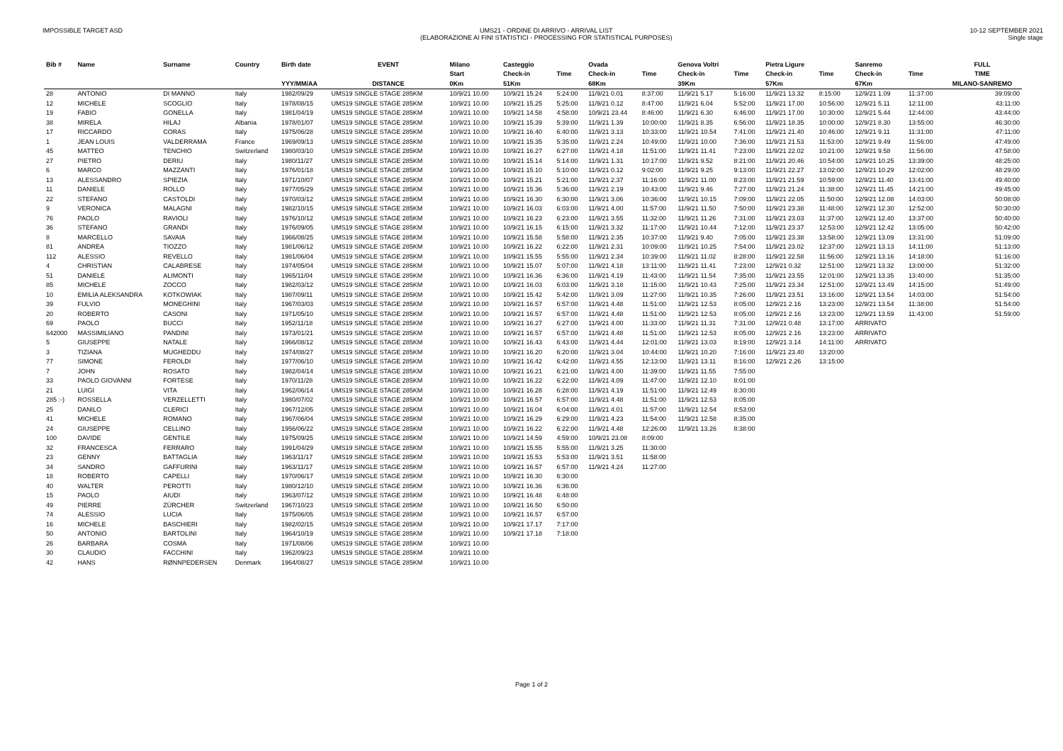IMPOSSIBLE TARGET ASD UMS21 - ORDINE DI ARRIVO - ARRIVAL LIST
(ELABORAZIONE AI FINI STATISTICI - PROCESSING FOR STATISTICAL PURPOSES)
10-12 SEPTEMBER 2021
Single stage
| Bib # | Name | Surname | Country | Birth date | EVENT | Milano | Casteggio | | Ovada | | Genova Voltri | | Pietra Ligure | | Sanremo | | FULL |
| --- | --- | --- | --- | --- | --- | --- | --- | --- | --- | --- | --- | --- | --- | --- | --- | --- | --- |
| | | | | | | Start | Check-in | Time | Check-in | Time | Check-in | Time | Check-in | Time | Check-in | Time | TIME |
| | | | | YYY/MM/AA | DISTANCE | 0Km | 51Km | | 68Km | | 39Km | | 57Km | | 67Km | | MILANO-SANREMO |
| 28 | ANTONIO | DI MANNO | Italy | 1982/09/29 | UMS19 SINGLE STAGE 285KM | 10/9/21 10.00 | 10/9/21 15.24 | 5:24:00 | 11/9/21 0.01 | 8:37:00 | 11/9/21 5.17 | 5:16:00 | 11/9/21 13.32 | 8:15:00 | 12/9/21 1.09 | 11:37:00 | 39:09:00 |
| 12 | MICHELE | SCOGLIO | Italy | 1978/08/15 | UMS19 SINGLE STAGE 285KM | 10/9/21 10.00 | 10/9/21 15.25 | 5:25:00 | 11/9/21 0.12 | 8:47:00 | 11/9/21 6.04 | 5:52:00 | 11/9/21 17.00 | 10:56:00 | 12/9/21 5.11 | 12:11:00 | 43:11:00 |
| 19 | FABIO | GONELLA | Italy | 1981/04/19 | UMS19 SINGLE STAGE 285KM | 10/9/21 10.00 | 10/9/21 14.58 | 4:58:00 | 10/9/21 23.44 | 8:46:00 | 11/9/21 6.30 | 6:46:00 | 11/9/21 17.00 | 10:30:00 | 12/9/21 5.44 | 12:44:00 | 43:44:00 |
| 38 | MIRELA | HILAJ | Albania | 1978/01/07 | UMS19 SINGLE STAGE 285KM | 10/9/21 10.00 | 10/9/21 15.39 | 5:39:00 | 11/9/21 1.39 | 10:00:00 | 11/9/21 8.35 | 6:56:00 | 11/9/21 18.35 | 10:00:00 | 12/9/21 8.30 | 13:55:00 | 46:30:00 |
| 17 | RICCARDO | CORAS | Italy | 1975/06/28 | UMS19 SINGLE STAGE 285KM | 10/9/21 10.00 | 10/9/21 16.40 | 6:40:00 | 11/9/21 3.13 | 10:33:00 | 11/9/21 10.54 | 7:41:00 | 11/9/21 21.40 | 10:46:00 | 12/9/21 9.11 | 11:31:00 | 47:11:00 |
| 1 | JEAN LOUIS | VALDERRAMA | France | 1969/09/13 | UMS19 SINGLE STAGE 285KM | 10/9/21 10.00 | 10/9/21 15.35 | 5:35:00 | 11/9/21 2.24 | 10:49:00 | 11/9/21 10.00 | 7:36:00 | 11/9/21 21.53 | 11:53:00 | 12/9/21 9.49 | 11:56:00 | 47:49:00 |
| 45 | MATTEO | TENCHIO | Switzerland | 1980/03/10 | UMS19 SINGLE STAGE 285KM | 10/9/21 10.00 | 10/9/21 16.27 | 6:27:00 | 11/9/21 4.18 | 11:51:00 | 11/9/21 11.41 | 7:23:00 | 11/9/21 22.02 | 10:21:00 | 12/9/21 9.58 | 11:56:00 | 47:58:00 |
| 27 | PIETRO | DERIU | Italy | 1980/11/27 | UMS19 SINGLE STAGE 285KM | 10/9/21 10.00 | 10/9/21 15.14 | 5:14:00 | 11/9/21 1.31 | 10:17:00 | 11/9/21 9.52 | 8:21:00 | 11/9/21 20.46 | 10:54:00 | 12/9/21 10.25 | 13:39:00 | 48:25:00 |
| 6 | MARCO | MAZZANTI | Italy | 1976/01/18 | UMS19 SINGLE STAGE 285KM | 10/9/21 10.00 | 10/9/21 15.10 | 5:10:00 | 11/9/21 0.12 | 9:02:00 | 11/9/21 9.25 | 9:13:00 | 11/9/21 22.27 | 13:02:00 | 12/9/21 10.29 | 12:02:00 | 48:29:00 |
| 13 | ALESSANDRO | SPIEZIA | Italy | 1971/10/07 | UMS19 SINGLE STAGE 285KM | 10/9/21 10.00 | 10/9/21 15.21 | 5:21:00 | 11/9/21 2.37 | 11:16:00 | 11/9/21 11.00 | 8:23:00 | 11/9/21 21.59 | 10:59:00 | 12/9/21 11.40 | 13:41:00 | 49:40:00 |
| 11 | DANIELE | ROLLO | Italy | 1977/05/29 | UMS19 SINGLE STAGE 285KM | 10/9/21 10.00 | 10/9/21 15.36 | 5:36:00 | 11/9/21 2.19 | 10:43:00 | 11/9/21 9.46 | 7:27:00 | 11/9/21 21.24 | 11:38:00 | 12/9/21 11.45 | 14:21:00 | 49:45:00 |
| 22 | STEFANO | CASTOLDI | Italy | 1970/03/12 | UMS19 SINGLE STAGE 285KM | 10/9/21 10.00 | 10/9/21 16.30 | 6:30:00 | 11/9/21 3.06 | 10:36:00 | 11/9/21 10.15 | 7:09:00 | 11/9/21 22.05 | 11:50:00 | 12/9/21 12.08 | 14:03:00 | 50:08:00 |
| 9 | VERONICA | MALAGNI | Italy | 1982/10/15 | UMS19 SINGLE STAGE 285KM | 10/9/21 10.00 | 10/9/21 16.03 | 6:03:00 | 11/9/21 4.00 | 11:57:00 | 11/9/21 11.50 | 7:50:00 | 11/9/21 23.38 | 11:48:00 | 12/9/21 12.30 | 12:52:00 | 50:30:00 |
| 76 | PAOLO | RAVIOLI | Italy | 1976/10/12 | UMS19 SINGLE STAGE 285KM | 10/9/21 10.00 | 10/9/21 16.23 | 6:23:00 | 11/9/21 3.55 | 11:32:00 | 11/9/21 11.26 | 7:31:00 | 11/9/21 23.03 | 11:37:00 | 12/9/21 12.40 | 13:37:00 | 50:40:00 |
| 36 | STEFANO | GRANDI | Italy | 1976/09/05 | UMS19 SINGLE STAGE 285KM | 10/9/21 10.00 | 10/9/21 16.15 | 6:15:00 | 11/9/21 3.32 | 11:17:00 | 11/9/21 10.44 | 7:12:00 | 11/9/21 23.37 | 12:53:00 | 12/9/21 12.42 | 13:05:00 | 50:42:00 |
| 8 | MARCELLO | SAVAIA | Italy | 1966/08/25 | UMS19 SINGLE STAGE 285KM | 10/9/21 10.00 | 10/9/21 15.58 | 5:58:00 | 11/9/21 2.35 | 10:37:00 | 11/9/21 9.40 | 7:05:00 | 11/9/21 23.38 | 13:58:00 | 12/9/21 13.09 | 13:31:00 | 51:09:00 |
| 81 | ANDREA | TIOZZO | Italy | 1981/06/12 | UMS19 SINGLE STAGE 285KM | 10/9/21 10.00 | 10/9/21 16.22 | 6:22:00 | 11/9/21 2.31 | 10:09:00 | 11/9/21 10.25 | 7:54:00 | 11/9/21 23.02 | 12:37:00 | 12/9/21 13.13 | 14:11:00 | 51:13:00 |
| 112 | ALESSIO | REVELLO | Italy | 1981/06/04 | UMS19 SINGLE STAGE 285KM | 10/9/21 10.00 | 10/9/21 15.55 | 5:55:00 | 11/9/21 2.34 | 10:39:00 | 11/9/21 11.02 | 8:28:00 | 11/9/21 22.58 | 11:56:00 | 12/9/21 13.16 | 14:18:00 | 51:16:00 |
| 4 | CHRISTIAN | CALABRESE | Italy | 1974/05/04 | UMS19 SINGLE STAGE 285KM | 10/9/21 10.00 | 10/9/21 15.07 | 5:07:00 | 11/9/21 4.18 | 13:11:00 | 11/9/21 11.41 | 7:23:00 | 12/9/21 0.32 | 12:51:00 | 12/9/21 13.32 | 13:00:00 | 51:32:00 |
| 51 | DANIELE | ALIMONTI | Italy | 1965/11/04 | UMS19 SINGLE STAGE 285KM | 10/9/21 10.00 | 10/9/21 16.36 | 6:36:00 | 11/9/21 4.19 | 11:43:00 | 11/9/21 11.54 | 7:35:00 | 11/9/21 23.55 | 12:01:00 | 12/9/21 13.35 | 13:40:00 | 51:35:00 |
| 85 | MICHELE | ZOCCO | Italy | 1982/03/12 | UMS19 SINGLE STAGE 285KM | 10/9/21 10.00 | 10/9/21 16.03 | 6:03:00 | 11/9/21 3.18 | 11:15:00 | 11/9/21 10.43 | 7:25:00 | 11/9/21 23.34 | 12:51:00 | 12/9/21 13.49 | 14:15:00 | 51:49:00 |
| 10 | EMILIA ALEKSANDRA | KOTKOWIAK | Italy | 1987/09/11 | UMS19 SINGLE STAGE 285KM | 10/9/21 10.00 | 10/9/21 15.42 | 5:42:00 | 11/9/21 3.09 | 11:27:00 | 11/9/21 10.35 | 7:26:00 | 11/9/21 23.51 | 13:16:00 | 12/9/21 13.54 | 14:03:00 | 51:54:00 |
| 39 | FULVIO | MONEGHINI | Italy | 1967/03/03 | UMS19 SINGLE STAGE 285KM | 10/9/21 10.00 | 10/9/21 16.57 | 6:57:00 | 11/9/21 4.48 | 11:51:00 | 11/9/21 12.53 | 8:05:00 | 12/9/21 2.16 | 13:23:00 | 12/9/21 13.54 | 11:38:00 | 51:54:00 |
| 20 | ROBERTO | CASONI | Italy | 1971/05/10 | UMS19 SINGLE STAGE 285KM | 10/9/21 10.00 | 10/9/21 16.57 | 6:57:00 | 11/9/21 4.48 | 11:51:00 | 11/9/21 12.53 | 8:05:00 | 12/9/21 2.16 | 13:23:00 | 12/9/21 13.59 | 11:43:00 | 51:59:00 |
| 69 | PAOLO | BUCCI | Italy | 1952/11/18 | UMS19 SINGLE STAGE 285KM | 10/9/21 10.00 | 10/9/21 16.27 | 6:27:00 | 11/9/21 4.00 | 11:33:00 | 11/9/21 11.31 | 7:31:00 | 12/9/21 0.48 | 13:17:00 | ARRIVATO | | |
| 642000 | MASSIMILIANO | PANDINI | Italy | 1973/01/21 | UMS19 SINGLE STAGE 285KM | 10/9/21 10.00 | 10/9/21 16.57 | 6:57:00 | 11/9/21 4.48 | 11:51:00 | 11/9/21 12.53 | 8:05:00 | 12/9/21 2.16 | 13:23:00 | ARRIVATO | | |
| 5 | GIUSEPPE | NATALE | Italy | 1966/08/12 | UMS19 SINGLE STAGE 285KM | 10/9/21 10.00 | 10/9/21 16.43 | 6:43:00 | 11/9/21 4.44 | 12:01:00 | 11/9/21 13.03 | 8:19:00 | 12/9/21 3.14 | 14:11:00 | ARRIVATO | | |
| 3 | TIZIANA | MUGHEDDU | Italy | 1974/08/27 | UMS19 SINGLE STAGE 285KM | 10/9/21 10.00 | 10/9/21 16.20 | 6:20:00 | 11/9/21 3.04 | 10:44:00 | 11/9/21 10.20 | 7:16:00 | 11/9/21 23.40 | 13:20:00 | | | |
| 77 | SIMONE | FEROLDI | Italy | 1977/06/10 | UMS19 SINGLE STAGE 285KM | 10/9/21 10.00 | 10/9/21 16.42 | 6:42:00 | 11/9/21 4.55 | 12:13:00 | 11/9/21 13.11 | 8:16:00 | 12/9/21 2.26 | 13:15:00 | | | |
| 7 | JOHN | ROSATO | Italy | 1982/04/14 | UMS19 SINGLE STAGE 285KM | 10/9/21 10.00 | 10/9/21 16.21 | 6:21:00 | 11/9/21 4.00 | 11:39:00 | 11/9/21 11.55 | 7:55:00 | | | | | |
| 33 | PAOLO GIOVANNI | FORTESE | Italy | 1970/11/28 | UMS19 SINGLE STAGE 285KM | 10/9/21 10.00 | 10/9/21 16.22 | 6:22:00 | 11/9/21 4.09 | 11:47:00 | 11/9/21 12.10 | 8:01:00 | | | | | |
| 21 | LUIGI | VITA | Italy | 1962/06/14 | UMS19 SINGLE STAGE 285KM | 10/9/21 10.00 | 10/9/21 16.28 | 6:28:00 | 11/9/21 4.19 | 11:51:00 | 11/9/21 12.49 | 8:30:00 | | | | | |
| 285 :-) | ROSSELLA | VERZELLETTI | Italy | 1980/07/02 | UMS19 SINGLE STAGE 285KM | 10/9/21 10.00 | 10/9/21 16.57 | 6:57:00 | 11/9/21 4.48 | 11:51:00 | 11/9/21 12.53 | 8:05:00 | | | | | |
| 25 | DANILO | CLERICI | Italy | 1967/12/05 | UMS19 SINGLE STAGE 285KM | 10/9/21 10.00 | 10/9/21 16.04 | 6:04:00 | 11/9/21 4.01 | 11:57:00 | 11/9/21 12.54 | 8:53:00 | | | | | |
| 41 | MICHELE | ROMANO | Italy | 1967/06/04 | UMS19 SINGLE STAGE 285KM | 10/9/21 10.00 | 10/9/21 16.29 | 6:29:00 | 11/9/21 4.23 | 11:54:00 | 11/9/21 12.58 | 8:35:00 | | | | | |
| 24 | GIUSEPPE | CELLINO | Italy | 1956/06/22 | UMS19 SINGLE STAGE 285KM | 10/9/21 10.00 | 10/9/21 16.22 | 6:22:00 | 11/9/21 4.48 | 12:26:00 | 11/9/21 13.26 | 8:38:00 | | | | | |
| 100 | DAVIDE | GENTILE | Italy | 1975/09/25 | UMS19 SINGLE STAGE 285KM | 10/9/21 10.00 | 10/9/21 14.59 | 4:59:00 | 10/9/21 23.08 | 8:09:00 | | | | | | | |
| 32 | FRANCESCA | FERRARO | Italy | 1991/04/29 | UMS19 SINGLE STAGE 285KM | 10/9/21 10.00 | 10/9/21 15.55 | 5:55:00 | 11/9/21 3.25 | 11:30:00 | | | | | | | |
| 23 | GENNY | BATTAGLIA | Italy | 1963/11/17 | UMS19 SINGLE STAGE 285KM | 10/9/21 10.00 | 10/9/21 15.53 | 5:53:00 | 11/9/21 3.51 | 11:58:00 | | | | | | | |
| 34 | SANDRO | GAFFURINI | Italy | 1963/11/17 | UMS19 SINGLE STAGE 285KM | 10/9/21 10.00 | 10/9/21 16.57 | 6:57:00 | 11/9/21 4.24 | 11:27:00 | | | | | | | |
| 18 | ROBERTO | CAPELLI | Italy | 1970/06/17 | UMS19 SINGLE STAGE 285KM | 10/9/21 10.00 | 10/9/21 16.30 | 6:30:00 | | | | | | | | | |
| 40 | WALTER | PEROTTI | Italy | 1980/12/10 | UMS19 SINGLE STAGE 285KM | 10/9/21 10.00 | 10/9/21 16.36 | 6:36:00 | | | | | | | | | |
| 15 | PAOLO | AIUDI | Italy | 1963/07/12 | UMS19 SINGLE STAGE 285KM | 10/9/21 10.00 | 10/9/21 16.48 | 6:48:00 | | | | | | | | | |
| 49 | PIERRE | ZÜRCHER | Switzerland | 1967/10/23 | UMS19 SINGLE STAGE 285KM | 10/9/21 10.00 | 10/9/21 16.50 | 6:50:00 | | | | | | | | | |
| 74 | ALESSIO | LUCIA | Italy | 1975/06/05 | UMS19 SINGLE STAGE 285KM | 10/9/21 10.00 | 10/9/21 16.57 | 6:57:00 | | | | | | | | | |
| 16 | MICHELE | BASCHIERI | Italy | 1982/02/15 | UMS19 SINGLE STAGE 285KM | 10/9/21 10.00 | 10/9/21 17.17 | 7:17:00 | | | | | | | | | |
| 50 | ANTONIO | BARTOLINI | Italy | 1964/10/19 | UMS19 SINGLE STAGE 285KM | 10/9/21 10.00 | 10/9/21 17.18 | 7:18:00 | | | | | | | | | |
| 26 | BARBARA | COSMA | Italy | 1971/08/06 | UMS19 SINGLE STAGE 285KM | 10/9/21 10.00 | | | | | | | | | | | |
| 30 | CLAUDIO | FACCHINI | Italy | 1962/09/23 | UMS19 SINGLE STAGE 285KM | 10/9/21 10.00 | | | | | | | | | | | |
| 42 | HANS | RØNNPEDERSEN | Denmark | 1964/08/27 | UMS19 SINGLE STAGE 285KM | 10/9/21 10.00 | | | | | | | | | | | |
Page 1 of 2